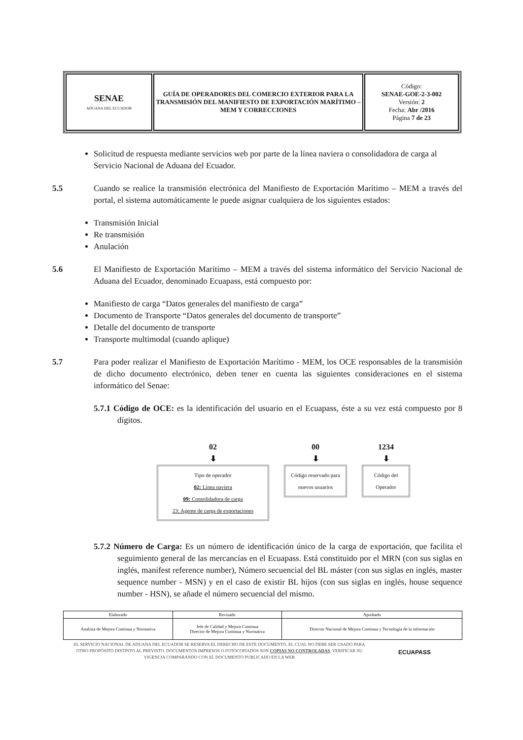| SENAE ADUANA DEL ECUADOR | GUÍA DE OPERADORES DEL COMERCIO EXTERIOR PARA LA TRANSMISIÓN DEL MANIFIESTO DE EXPORTACIÓN MARÍTIMO – MEM Y CORRECCIONES | Código: SENAE-GOE-2-3-002 Versión: 2 Fecha: Abr /2016 Página 7 de 23 |
Solicitud de respuesta mediante servicios web por parte de la línea naviera o consolidadora de carga al Servicio Nacional de Aduana del Ecuador.
5.5 Cuando se realice la transmisión electrónica del Manifiesto de Exportación Marítimo – MEM a través del portal, el sistema automáticamente le puede asignar cualquiera de los siguientes estados:
Transmisión Inicial
Re transmisión
Anulación
5.6 El Manifiesto de Exportación Marítimo – MEM a través del sistema informático del Servicio Nacional de Aduana del Ecuador, denominado Ecuapass, está compuesto por:
Manifiesto de carga “Datos generales del manifiesto de carga”
Documento de Transporte “Datos generales del documento de transporte”
Detalle del documento de transporte
Transporte multimodal (cuando aplique)
5.7 Para poder realizar el Manifiesto de Exportación Marítimo - MEM, los OCE responsables de la transmisión de dicho documento electrónico, deben tener en cuenta las siguientes consideraciones en el sistema informático del Senae:
5.7.1 Código de OCE: es la identificación del usuario en el Ecuapass, éste a su vez está compuesto por 8 dígitos.
02
⬇
Tipo de operador
02: Línea naviera
09: Consolidadora de carga
23: Agente de carga de exportaciones
00
⬇
Código reservado para nuevos usuarios
1234
⬇
Código del Operador
5.7.2 Número de Carga: Es un número de identificación único de la carga de exportación, que facilita el seguimiento general de las mercancías en el Ecuapass. Está constituido por el MRN (con sus siglas en inglés, manifest reference number), Número secuencial del BL máster (con sus siglas en inglés, master sequence number - MSN) y en el caso de existir BL hijos (con sus siglas en inglés, house sequence number - HSN), se añade el número secuencial del mismo.
| Elaborado | Revisado | Aprobado |
| Analista de Mejora Continua y Normativa | Jefe de Calidad y Mejora Continua Director de Mejora Continua y Normativa | Director Nacional de Mejora Continua y Tecnología de la información |
EL SERVICIO NACIONAL DE ADUANA DEL ECUADOR SE RESERVA EL DERECHO DE ESTE DOCUMENTO, EL CUAL NO DEBE SER USADO PARA OTRO PROPÓSITO DISTINTO AL PREVISTO. DOCUMENTOS IMPRESOS O FOTOCOPIADOS SON COPIAS NO CONTROLADAS, VERIFICAR SU VIGENCIA COMPARANDO CON EL DOCUMENTO PUBLICADO EN LA WEB
ECUAPASS